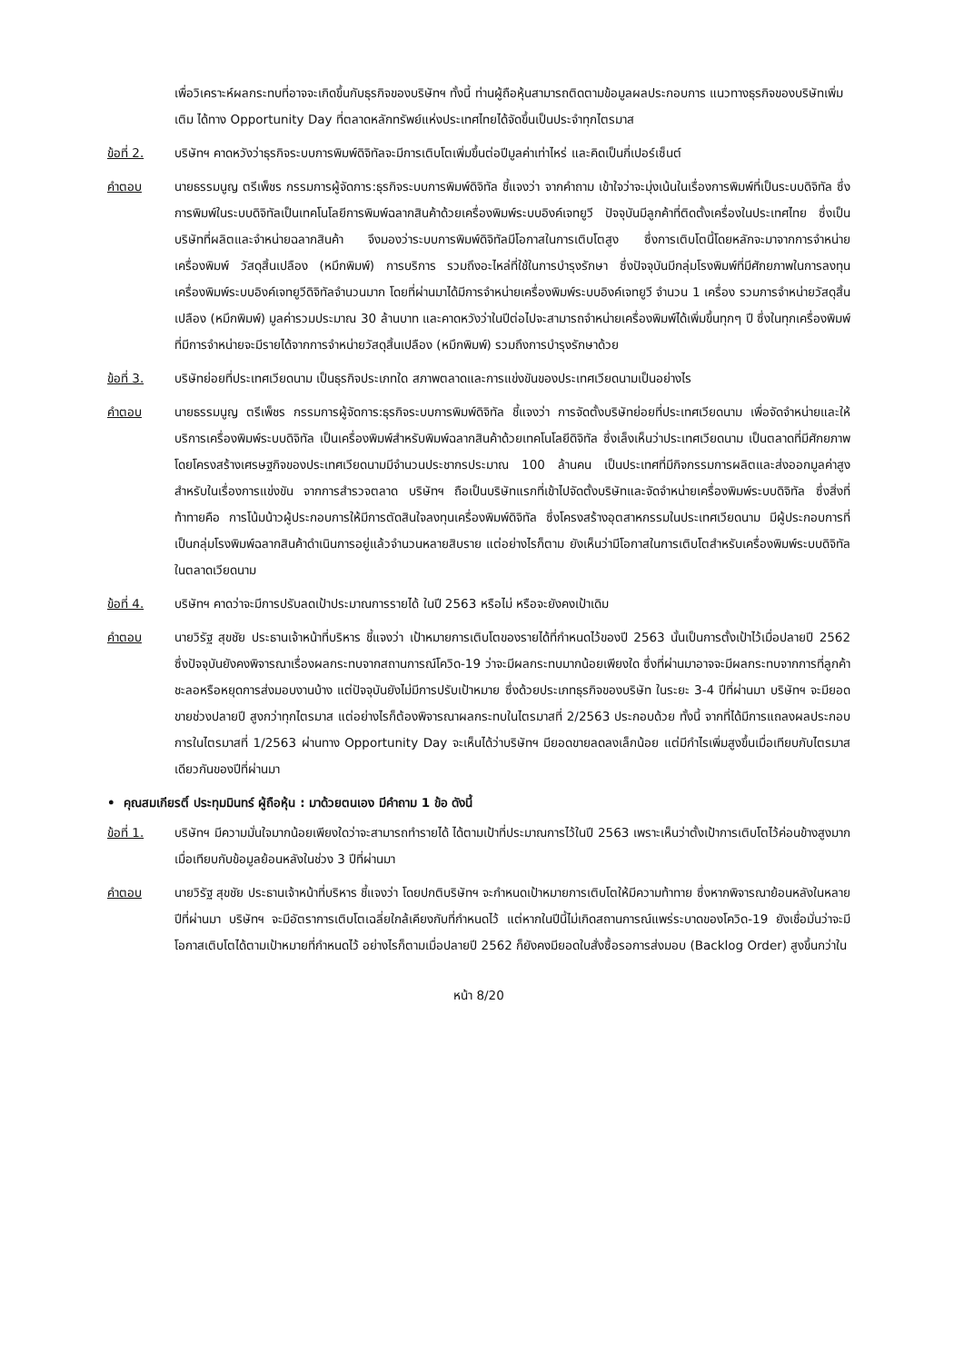เพื่อวิเคราะห์ผลกระทบที่อาจจะเกิดขึ้นกับธุรกิจของบริษัทฯ ทั้งนี้ ท่านผู้ถือหุ้นสามารถติดตามข้อมูลผลประกอบการ แนวทางธุรกิจของบริษัทเพิ่มเติม ได้ทาง Opportunity Day ที่ตลาดหลักทรัพย์แห่งประเทศไทยได้จัดขึ้นเป็นประจำทุกไตรมาส
ข้อที่ 2. บริษัทฯ คาดหวังว่าธุรกิจระบบการพิมพ์ดิจิทัลจะมีการเติบโตเพิ่มขึ้นต่อปีมูลค่าเท่าไหร่ และคิดเป็นกี่เปอร์เซ็นต์
คำตอบ นายธรรมนูญ ตรีเพ็ชร กรรมการผู้จัดการ:ธุรกิจระบบการพิมพ์ดิจิทัล ชี้แจงว่า จากคำถาม เข้าใจว่าจะมุ่งเน้นในเรื่องการพิมพ์ที่เป็นระบบดิจิทัล ซึ่งการพิมพ์ในระบบดิจิทัลเป็นเทคโนโลยีการพิมพ์ฉลากสินค้าด้วยเครื่องพิมพ์ระบบอิงค์เจทยูวี ปัจจุบันมีลูกค้าที่ติดตั้งเครื่องในประเทศไทย ซึ่งเป็นบริษัทที่ผลิตและจำหน่ายฉลากสินค้า จึงมองว่าระบบการพิมพ์ดิจิทัลมีโอกาสในการเติบโตสูง ซึ่งการเติบโตนี้โดยหลักจะมาจากการจำหน่ายเครื่องพิมพ์ วัสดุสิ้นเปลือง (หมึกพิมพ์) การบริการ รวมถึงอะไหล่ที่ใช้ในการบำรุงรักษา ซึ่งปัจจุบันมีกลุ่มโรงพิมพ์ที่มีศักยภาพในการลงทุนเครื่องพิมพ์ระบบอิงค์เจทยูวีดิจิทัลจำนวนมาก โดยที่ผ่านมาได้มีการจำหน่ายเครื่องพิมพ์ระบบอิงค์เจทยูวี จำนวน 1 เครื่อง รวมการจำหน่ายวัสดุสิ้นเปลือง (หมึกพิมพ์) มูลค่ารวมประมาณ 30 ล้านบาท และคาดหวังว่าในปีต่อไปจะสามารถจำหน่ายเครื่องพิมพ์ได้เพิ่มขึ้นทุกๆ ปี ซึ่งในทุกเครื่องพิมพ์ที่มีการจำหน่ายจะมีรายได้จากการจำหน่ายวัสดุสิ้นเปลือง (หมึกพิมพ์) รวมถึงการบำรุงรักษาด้วย
ข้อที่ 3. บริษัทย่อยที่ประเทศเวียดนาม เป็นธุรกิจประเภทใด สภาพตลาดและการแข่งขันของประเทศเวียดนามเป็นอย่างไร
คำตอบ นายธรรมนูญ ตรีเพ็ชร กรรมการผู้จัดการ:ธุรกิจระบบการพิมพ์ดิจิทัล ชี้แจงว่า การจัดตั้งบริษัทย่อยที่ประเทศเวียดนาม เพื่อจัดจำหน่ายและให้บริการเครื่องพิมพ์ระบบดิจิทัล เป็นเครื่องพิมพ์สำหรับพิมพ์ฉลากสินค้าด้วยเทคโนโลยีดิจิทัล ซึ่งเล็งเห็นว่าประเทศเวียดนาม เป็นตลาดที่มีศักยภาพ โดยโครงสร้างเศรษฐกิจของประเทศเวียดนามมีจำนวนประชากรประมาณ 100 ล้านคน เป็นประเทศที่มีกิจกรรมการผลิตและส่งออกมูลค่าสูง สำหรับในเรื่องการแข่งขัน จากการสำรวจตลาด บริษัทฯ ถือเป็นบริษัทแรกที่เข้าไปจัดตั้งบริษัทและจัดจำหน่ายเครื่องพิมพ์ระบบดิจิทัล ซึ่งสิ่งที่ท้าทายคือ การโน้มน้าวผู้ประกอบการให้มีการตัดสินใจลงทุนเครื่องพิมพ์ดิจิทัล ซึ่งโครงสร้างอุตสาหกรรมในประเทศเวียดนาม มีผู้ประกอบการที่เป็นกลุ่มโรงพิมพ์ฉลากสินค้าดำเนินการอยู่แล้วจำนวนหลายสิบราย แต่อย่างไรก็ตาม ยังเห็นว่ามีโอกาสในการเติบโตสำหรับเครื่องพิมพ์ระบบดิจิทัลในตลาดเวียดนาม
ข้อที่ 4. บริษัทฯ คาดว่าจะมีการปรับลดเป้าประมาณการรายได้ ในปี 2563 หรือไม่ หรือจะยังคงเป้าเดิม
คำตอบ นายวิรัฐ สุขชัย ประธานเจ้าหน้าที่บริหาร ชี้แจงว่า เป้าหมายการเติบโตของรายได้ที่กำหนดไว้ของปี 2563 นั้นเป็นการตั้งเป้าไว้เมื่อปลายปี 2562 ซึ่งปัจจุบันยังคงพิจารณาเรื่องผลกระทบจากสถานการณ์โควิด-19 ว่าจะมีผลกระทบมากน้อยเพียงใด ซึ่งที่ผ่านมาอาจจะมีผลกระทบจากการที่ลูกค้าชะลอหรือหยุดการส่งมอบงานบ้าง แต่ปัจจุบันยังไม่มีการปรับเป้าหมาย ซึ่งด้วยประเภทธุรกิจของบริษัท ในระยะ 3-4 ปีที่ผ่านมา บริษัทฯ จะมียอดขายช่วงปลายปี สูงกว่าทุกไตรมาส แต่อย่างไรก็ต้องพิจารณาผลกระทบในไตรมาสที่ 2/2563 ประกอบด้วย ทั้งนี้ จากที่ได้มีการแถลงผลประกอบการในไตรมาสที่ 1/2563 ผ่านทาง Opportunity Day จะเห็นได้ว่าบริษัทฯ มียอดขายลดลงเล็กน้อย แต่มีกำไรเพิ่มสูงขึ้นเมื่อเทียบกับไตรมาสเดียวกันของปีที่ผ่านมา
• คุณสมเกียรติ์ ประทุมมินทร์ ผู้ถือหุ้น : มาด้วยตนเอง มีคำถาม 1 ข้อ ดังนี้
ข้อที่ 1. บริษัทฯ มีความมั่นใจมากน้อยเพียงใดว่าจะสามารถทำรายได้ ได้ตามเป้าที่ประมาณการไว้ในปี 2563 เพราะเห็นว่าตั้งเป้าการเติบโตไว้ค่อนข้างสูงมากเมื่อเทียบกับข้อมูลย้อนหลังในช่วง 3 ปีที่ผ่านมา
คำตอบ นายวิรัฐ สุขชัย ประธานเจ้าหน้าที่บริหาร ชี้แจงว่า โดยปกติบริษัทฯ จะกำหนดเป้าหมายการเติบโตให้มีความท้าทาย ซึ่งหากพิจารณาย้อนหลังในหลายปีที่ผ่านมา บริษัทฯ จะมีอัตราการเติบโตเฉลี่ยใกล้เคียงกับที่กำหนดไว้ แต่หากในปีนี้ไม่เกิดสถานการณ์แพร่ระบาดของโควิด-19 ยังเชื่อมั่นว่าจะมีโอกาสเติบโตได้ตามเป้าหมายที่กำหนดไว้ อย่างไรก็ตามเมื่อปลายปี 2562 ก็ยังคงมียอดใบสั่งซื้อรอการส่งมอบ (Backlog Order) สูงขึ้นกว่าใน
หน้า 8/20